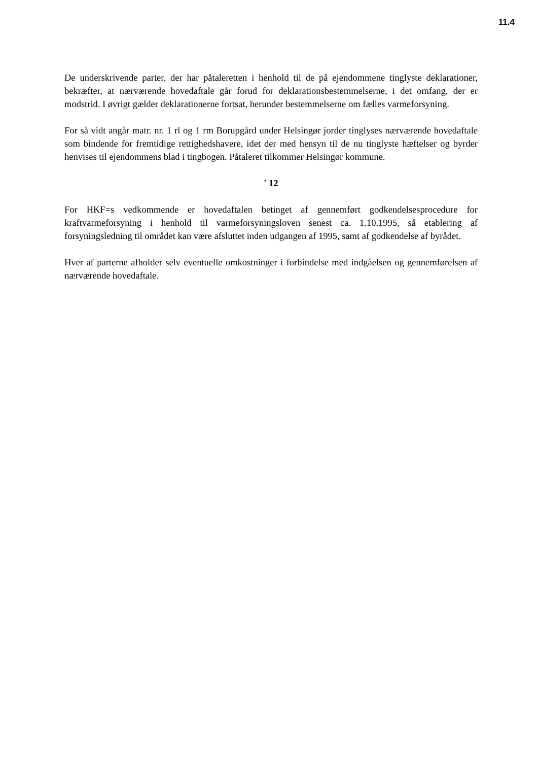11.4
De underskrivende parter, der har påtaleretten i henhold til de på ejendommene tinglyste deklarationer, bekræfter, at nærværende hovedaftale går forud for deklarationsbestemmelserne, i det omfang, der er modstrid. I øvrigt gælder deklarationerne fortsat, herunder bestemmelserne om fælles varmeforsyning.
For så vidt angår matr. nr. 1 rl og 1 rm Borupgård under Helsingør jorder tinglyses nærværende hovedaftale som bindende for fremtidige rettighedshavere, idet der med hensyn til de nu tinglyste hæftelser og byrder henvises til ejendommens blad i tingbogen. Påtaleret tilkommer Helsingør kommune.
' 12
For HKF=s vedkommende er hovedaftalen betinget af gennemført godkendelsesprocedure for kraftvarmeforsyning i henhold til varmeforsyningsloven senest ca. 1.10.1995, så etablering af forsyningsledning til området kan være afsluttet inden udgangen af 1995, samt af godkendelse af byrådet.
Hver af parterne afholder selv eventuelle omkostninger i forbindelse med indgåelsen og gennemførelsen af nærværende hovedaftale.